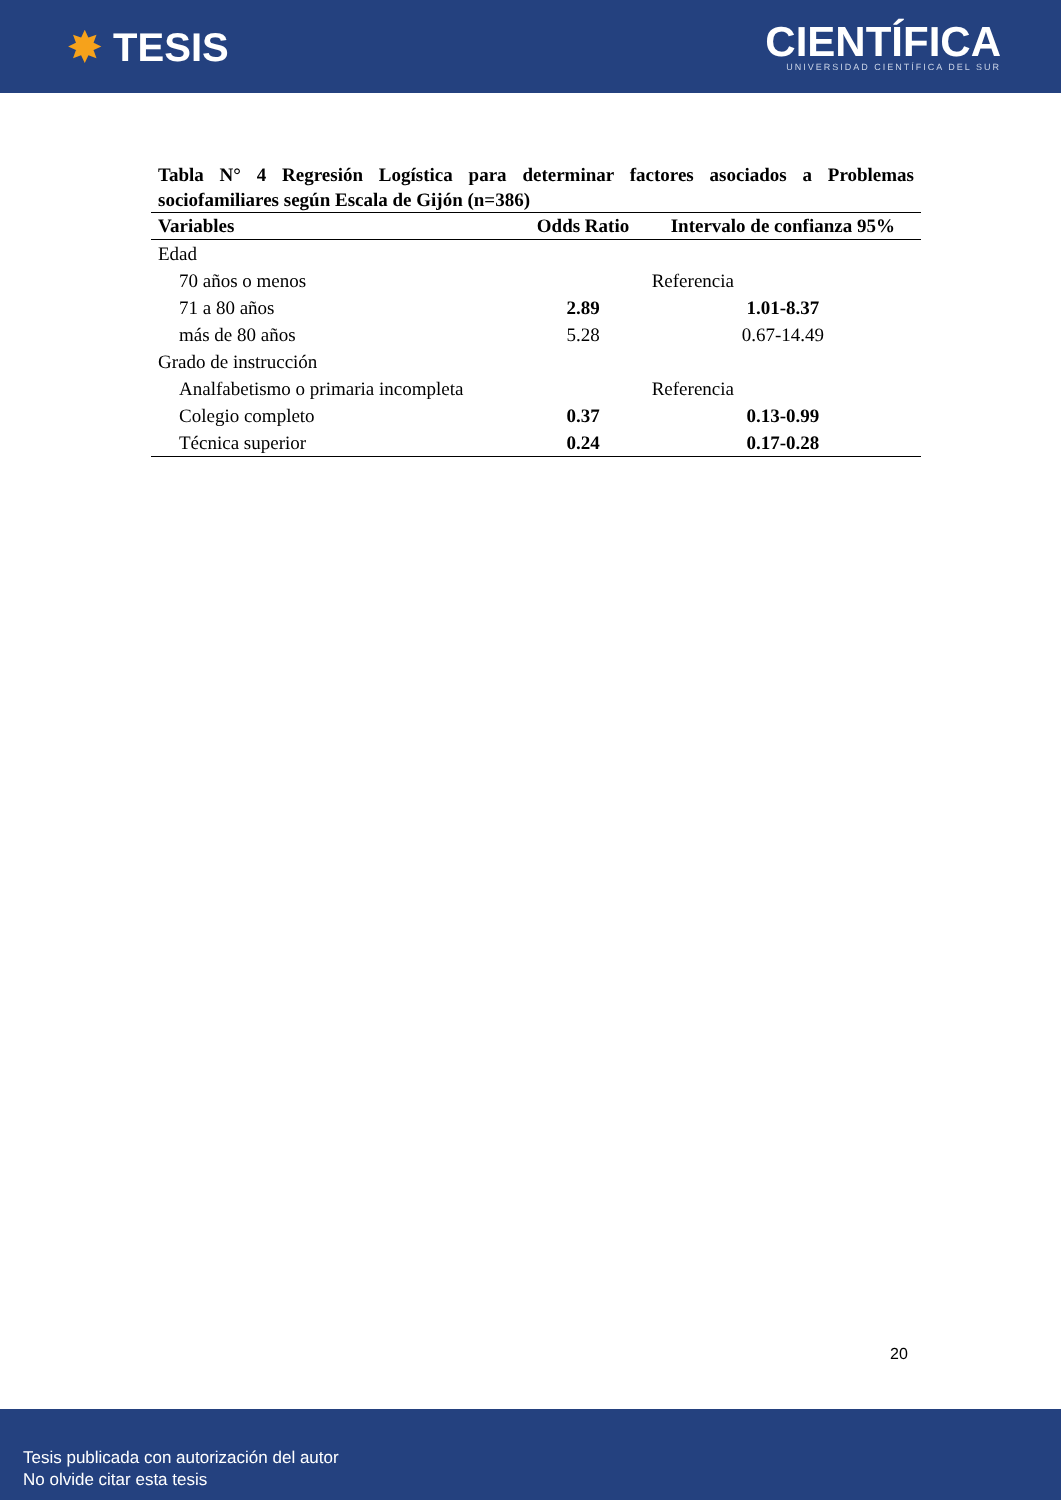✸ TESIS
CIENTÍFICA
UNIVERSIDAD CIENTÍFICA DEL SUR
Tabla N° 4 Regresión Logística para determinar factores asociados a Problemas sociofamiliares según Escala de Gijón (n=386)
| Variables | Odds Ratio | Intervalo de confianza 95% |
| --- | --- | --- |
| Edad | | |
| 70 años o menos | | Referencia |
| 71 a 80 años | 2.89 | 1.01-8.37 |
| más de 80 años | 5.28 | 0.67-14.49 |
| Grado de instrucción | | |
| Analfabetismo o primaria incompleta | | Referencia |
| Colegio completo | 0.37 | 0.13-0.99 |
| Técnica superior | 0.24 | 0.17-0.28 |
20
Tesis publicada con autorización del autor
No olvide citar esta tesis